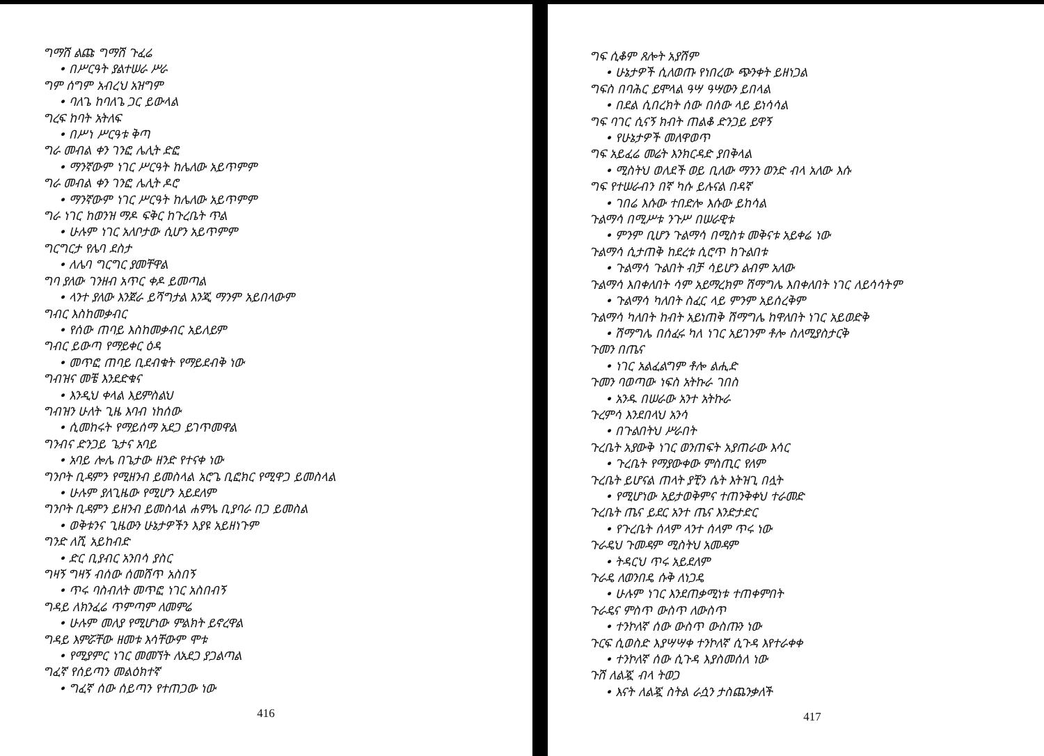ግማሽ ልጩ ግማሽ ጉፈሬ
• በሥርዓት ያልተሠራ ሥራ
ግም ሰግም አብረህ አዝግም
• ባለጌ ከባለጌ ጋር ይውላል
ግረፍ ከባት አትለፍ
• በሥነ ሥርዓቱ ቅጣ
ግራ መብል ቀን ገንፎ ሌሊት ድፎ
• ማንኛውም ነገር ሥርዓት ከሌለው አይጥምም
ግራ መብል ቀን ገንፎ ሌሊት ዶሮ
• ማንኛውም ነገር ሥርዓት ከሌለው አይጥምም
ግራ ነገር ከወንዝ ማዶ ፍቅር ከጉረቤት ጥል
• ሁሉም ነገር አለቦታው ሲሆን አይጥምም
ግርግርታ የሌባ ደስታ
• ለሌባ ግርግር ያመቸዋል
ግባ ያለው ገንዘብ አጥር ቀዶ ይመጣል
• ላንተ ያለው እንጀራ ይሻግታል እንጂ ማንም አይበላውም
ግብር እስከመቃብር
• የሰው ጠባይ እስከመቃብር አይለይም
ግብር ይውጣ የማይቀር ዕዳ
• መጥፎ ጠባይ ቢደብቁት የማይደብቅ ነው
ግብዝና መቼ እንደድቁና
• እንዲህ ቀላል እይምስልህ
ግብዝን ሁለት ጊዜ እባብ ነከሰው
• ሲመከሩት የማይሰማ አደጋ ይገጥመዋል
ግንብና ድንጋይ ጌታና አባይ
• አባይ ሎሌ በጌታው ዘንድ የተናቀ ነው
ግንቦት ቢዳምን የሚዘንብ ይመስላል አሮጌ ቢፎክር የሚዋጋ ይመስላል
• ሁሉም ያለጊዜው የሚሆን አይደለም
ግንቦት ቢዳምን ይዘንብ ይመስላል ሐምሌ ቢያባራ በጋ ይመስል
• ወቅቱንና ጊዜውን ሁኔታዎችን እያዩ አይዘነጉም
ግንድ ለሺ አይከብድ
• ድር ቢያብር አንበሳ ያስር
ግዛኝ ግዛኝ ብሰው ሰመሸጥ አስበኝ
• ጥሩ ባስብለት መጥፎ ነገር አስበብኝ
ግዳይ ለክንፈሬ ጥምጣም ለመምሬ
• ሁሉም መለያ የሚሆነው ምልክት ይኖረዋል
ግዳይ እምሯቸው ዘመቱ እሳቸውም ሞቱ
• የሚያምር ነገር መመኘት ለአደጋ ያጋልጣል
ግፈኛ የሰይጣን መልዕክተኛ
• ግፈኛ ሰው ሰይጣን የተጠጋው ነው
416
ግፍ ሲቆም ጸሎት አያሽም
• ሁኔታዎች ሲለወጡ የነበረው ጭንቀት ይዘነጋል
ግፍስ በባሕር ይሞላል ዓሣ ዓሣውን ይበላል
• በደል ሲበረክት ሰው በሰው ላይ ይነሳሳል
ግፍ ባገር ሲናኝ ክብት ጠልቆ ድንጋይ ይዋኝ
• የሁኔታዎች መለዋወጥ
ግፍ አይፈሬ መሬት እንክርዳድ ያበቅላል
• ሚስትህ ወለደች ወይ ቢለው ማንን ወንድ ብላ አለው እሱ
ግፍ የተሠራብን በኛ ካሱ ይሉናል በዳኛ
• ገበሬ እሱው ተበድሎ እሱው ይከሳል
ጉልማሳ በሚሥቱ ንጉሥ በሠራዊቱ
• ምንም ቢሆን ጉልማሳ በሚስቱ መቅናቱ አይቀሬ ነው
ጉልማሳ ሲታጠቅ ከደረቱ ሲሮጥ ከጉልበቱ
• ጉልማሳ ጉልበት ብቻ ሳይሆን ልብም አለው
ጉልማሳ እበቀለበት ሳም አይማረክም ሽማግሌ እበቀለበት ነገር ለይሳሳትም
• ጉልማሳ ካለበት ስፈር ላይ ምንም አይሰረቅም
ጉልማሳ ካለበት ከብት አይነጠቅ ሽማግሌ ከዋለበት ነገር አይወድቅ
• ሽማግሌ በሰፈሩ ካለ ነገር አይገንም ቶሎ ስለሚያስታርቅ
ጉመን በጤና
• ነገር አልፈልግም ቶሎ ልሒድ
ጉመን ባወጣው ነፍስ አትኩራ ገበስ
• አንዱ በሠራው አንተ አትኩራ
ጉረምሳ እንደበላህ አንሳ
• በጉልበትህ ሥራበት
ጉረቤት አያውቅ ነገር ወንጠፍት አያጠራው እሳር
• ጉረቤት የማያውቀው ምስጢር የለም
ጉረቤት ይሆናል ጠላት ያቺን ሴት እትዝጊ በሏት
• የሚሆነው አይታወቅምና ተጠንቅቀህ ተራመድ
ጉረቤት ጤና ይደር አንተ ጤና እንድታድር
• የጉረቤት ሰላም ላንተ ሰላም ጥሩ ነው
ጉራዴህ ጉመዳም ሚስትህ አመዳም
• ትዳርህ ጥሩ አይደለም
ጉራዴ ለወንበዴ ሱቅ ለነጋዴ
• ሁሉም ነገር እንደጠቃሚነቱ ተጠቀምበት
ጉራዴና ምስጥ ውስጥ ለውስጥ
• ተንኮለኛ ሰው ውስጥ ውስጡን ነው
ጉርፍ ሲወስድ እያሣሣቀ ተንኮለኛ ሲጉዳ እየተራቀቀ
• ተንኮለኛ ሰው ሲጉዳ እያስመሰለ ነው
ጉሽ ለልጇ ብላ ትወጋ
• እናት ለልጇ ስትል ራሷን ታስጨንቃለች
417